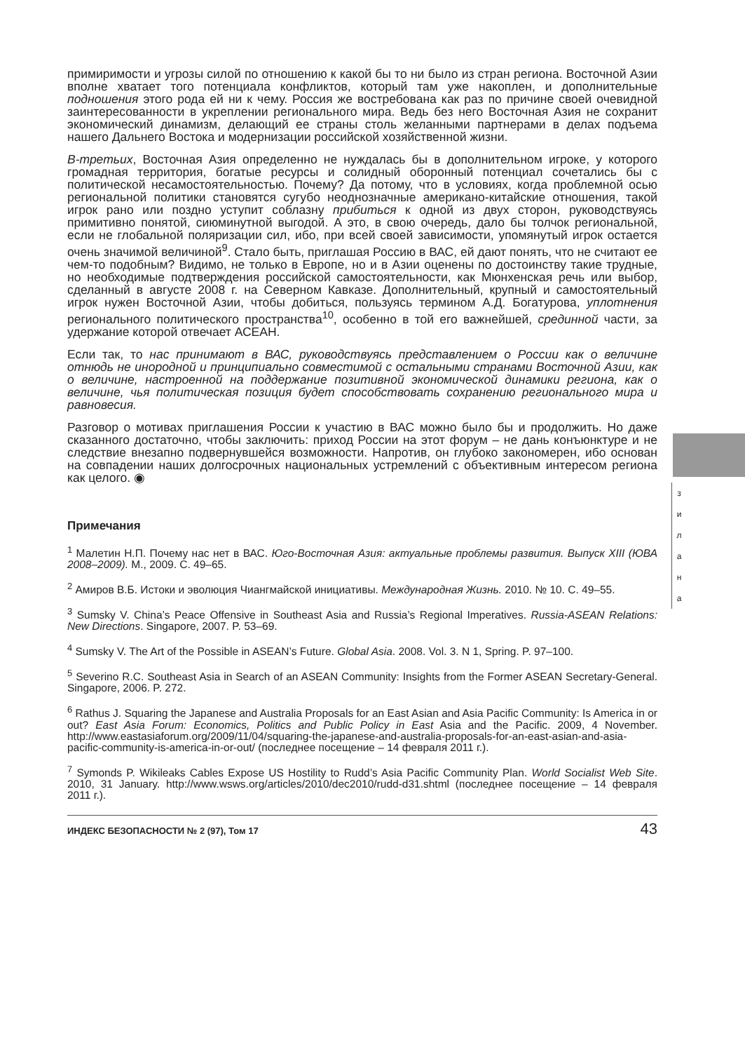з
и
л
а
н
а
примиримости и угрозы силой по отношению к какой бы то ни было из стран региона. Восточной Азии вполне хватает того потенциала конфликтов, который там уже накоплен, и дополнительные подношения этого рода ей ни к чему. Россия же востребована как раз по причине своей очевидной заинтересованности в укреплении регионального мира. Ведь без него Восточная Азия не сохранит экономический динамизм, делающий ее страны столь желанными партнерами в делах подъема нашего Дальнего Востока и модернизации российской хозяйственной жизни.
В-третьих, Восточная Азия определенно не нуждалась бы в дополнительном игроке, у которого громадная территория, богатые ресурсы и солидный оборонный потенциал сочетались бы с политической несамостоятельностью. Почему? Да потому, что в условиях, когда проблемной осью региональной политики становятся сугубо неоднозначные американо-китайские отношения, такой игрок рано или поздно уступит соблазну прибиться к одной из двух сторон, руководствуясь примитивно понятой, сиюминутной выгодой. А это, в свою очередь, дало бы толчок региональной, если не глобальной поляризации сил, ибо, при всей своей зависимости, упомянутый игрок остается очень значимой величиной<sup>9</sup>. Стало быть, приглашая Россию в ВАС, ей дают понять, что не считают ее чем-то подобным? Видимо, не только в Европе, но и в Азии оценены по достоинству такие трудные, но необходимые подтверждения российской самостоятельности, как Мюнхенская речь или выбор, сделанный в августе 2008 г. на Северном Кавказе. Дополнительный, крупный и самостоятельный игрок нужен Восточной Азии, чтобы добиться, пользуясь термином А.Д. Богатурова, уплотнения регионального политического пространства<sup>10</sup>, особенно в той его важнейшей, срединной части, за удержание которой отвечает АСЕАН.
Если так, то нас принимают в ВАС, руководствуясь представлением о России как о величине отнюдь не инородной и принципиально совместимой с остальными странами Восточной Азии, как о величине, настроенной на поддержание позитивной экономической динамики региона, как о величине, чья политическая позиция будет способствовать сохранению регионального мира и равновесия.
Разговор о мотивах приглашения России к участию в ВАС можно было бы и продолжить. Но даже сказанного достаточно, чтобы заключить: приход России на этот форум – не дань конъюнктуре и не следствие внезапно подвернувшейся возможности. Напротив, он глубоко закономерен, ибо основан на совпадении наших долгосрочных национальных устремлений с объективным интересом региона как целого. ◉
Примечания
<sup>1</sup> Малетин Н.П. Почему нас нет в ВАС. Юго-Восточная Азия: актуальные проблемы развития. Выпуск XIII (ЮВА 2008–2009). М., 2009. С. 49–65.
<sup>2</sup> Амиров В.Б. Истоки и эволюция Чиангмайской инициативы. Международная Жизнь. 2010. № 10. С. 49–55.
<sup>3</sup> Sumsky V. China’s Peace Offensive in Southeast Asia and Russia’s Regional Imperatives. Russia-ASEAN Relations: New Directions. Singapore, 2007. P. 53–69.
<sup>4</sup> Sumsky V. The Art of the Possible in ASEAN’s Future. Global Asia. 2008. Vol. 3. N 1, Spring. P. 97–100.
<sup>5</sup> Severino R.C. Southeast Asia in Search of an ASEAN Community: Insights from the Former ASEAN Secretary-General. Singapore, 2006. P. 272.
<sup>6</sup> Rathus J. Squaring the Japanese and Australia Proposals for an East Asian and Asia Pacific Community: Is America in or out? East Asia Forum: Economics, Politics and Public Policy in East Asia and the Pacific. 2009, 4 November. http://www.eastasiaforum.org/2009/11/04/squaring-the-japanese-and-australia-proposals-for-an-east-asian-and-asia-pacific-community-is-america-in-or-out/ (последнее посещение – 14 февраля 2011 г.).
<sup>7</sup> Symonds P. Wikileaks Cables Expose US Hostility to Rudd’s Asia Pacific Community Plan. World Socialist Web Site. 2010, 31 January. http://www.wsws.org/articles/2010/dec2010/rudd-d31.shtml (последнее посещение – 14 февраля 2011 г.).
ИНДЕКС БЕЗОПАСНОСТИ № 2 (97), Том 17 43